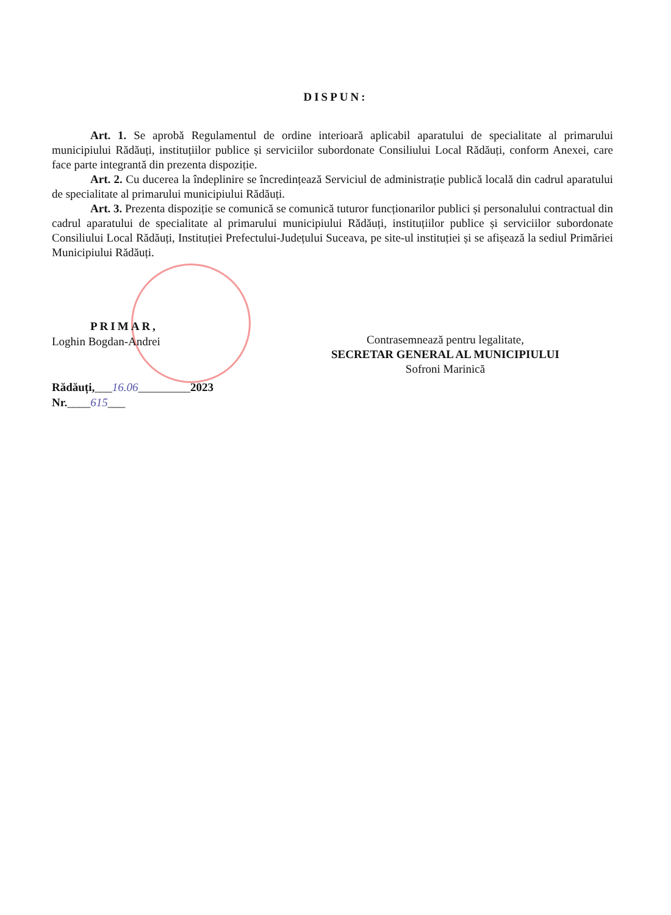DISPUN:
Art. 1. Se aprobă Regulamentul de ordine interioară aplicabil aparatului de specialitate al primarului municipiului Rădăuți, instituțiilor publice și serviciilor subordonate Consiliului Local Rădăuți, conform Anexei, care face parte integrantă din prezenta dispoziție.
Art. 2. Cu ducerea la îndeplinire se încredințează Serviciul de administrație publică locală din cadrul aparatului de specialitate al primarului municipiului Rădăuți.
Art. 3. Prezenta dispoziție se comunică se comunică tuturor funcționarilor publici și personalului contractual din cadrul aparatului de specialitate al primarului municipiului Rădăuți, instituțiilor publice și serviciilor subordonate Consiliului Local Rădăuți, Instituției Prefectului-Județului Suceava, pe site-ul instituției și se afișează la sediul Primăriei Municipiului Rădăuți.
PRIMAR,
Loghin Bogdan-Andrei
Rădăuți,___16.06_________2023
Nr.____615___
Contrasemnează pentru legalitate,
SECRETAR GENERAL AL MUNICIPIULUI
Sofroni Marinică